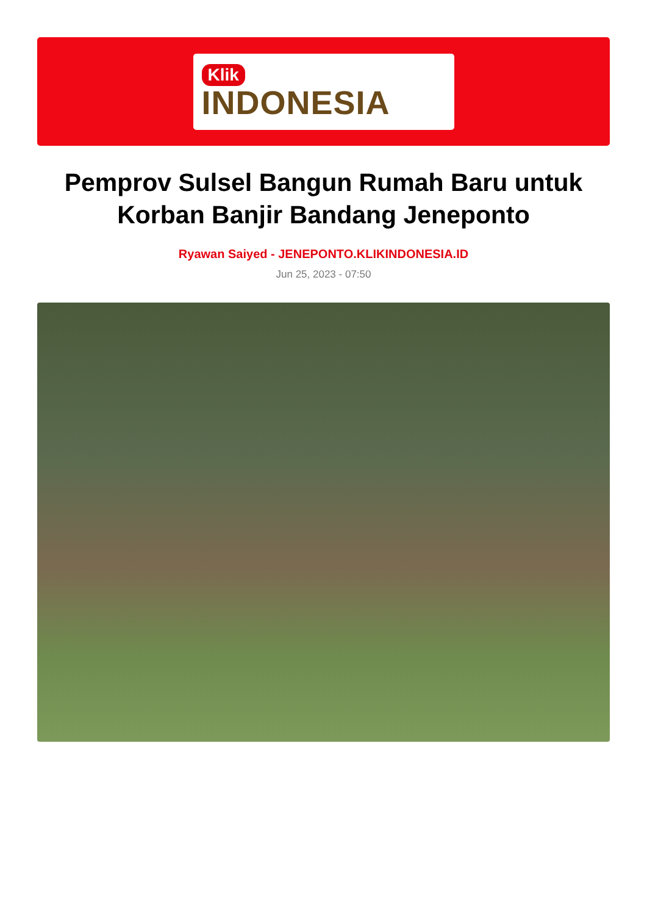Klik
INDONESIA
Pemprov Sulsel Bangun Rumah Baru untuk Korban Banjir Bandang Jeneponto
Ryawan Saiyed - JENEPONTO.KLIKINDONESIA.ID
Jun 25, 2023 - 07:50